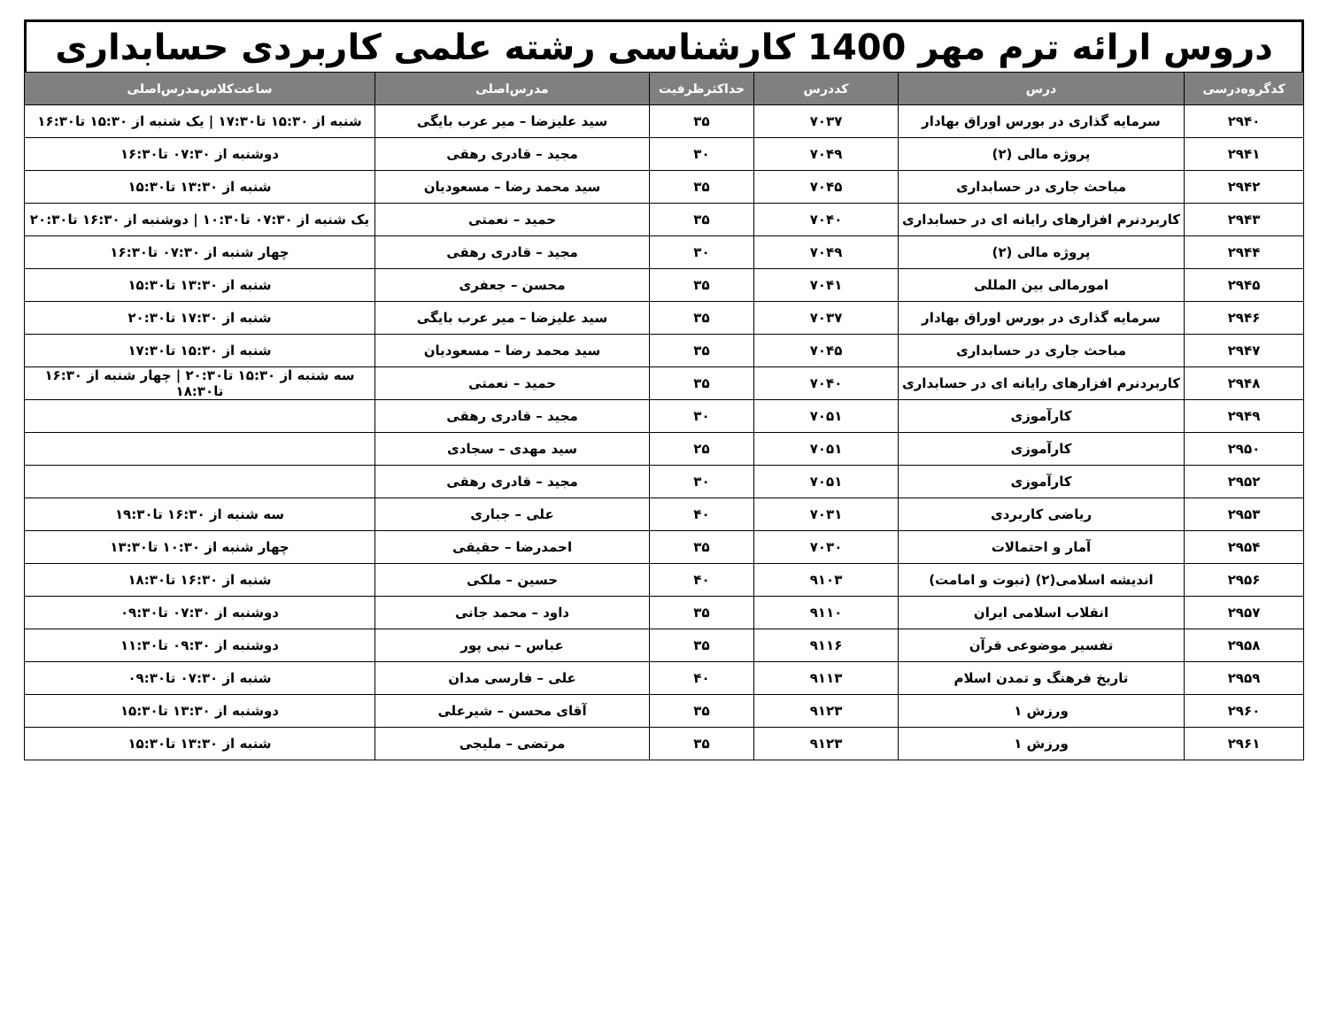دروس ارائه ترم مهر 1400 کارشناسی رشته علمی کاربردی حسابداری
| کدگروه‌درسی | درس | کددرس | حداکثرظرفیت | مدرس‌اصلی | ساعت‌کلاس‌مدرس‌اصلی |
| --- | --- | --- | --- | --- | --- |
| ۲۹۴۰ | سرمایه گذاری در بورس اوراق بهادار | ۷۰۳۷ | ۳۵ | سید علیزضا – میر عرب بایگی | شنبه از ۱۵:۳۰ تا۱۷:۳۰ / یک شنبه از ۱۵:۳۰ تا۱۶:۳۰ |
| ۲۹۴۱ | پروژه مالی (۲) | ۷۰۴۹ | ۳۰ | مجید – قادری رهقی | دوشنبه از ۰۷:۳۰ تا۱۶:۳۰ |
| ۲۹۴۲ | مباحث جاری در حسابداری | ۷۰۴۵ | ۳۵ | سید محمد رضا – مسعودیان | شنبه از ۱۳:۳۰ تا۱۵:۳۰ |
| ۲۹۴۳ | کاربردنرم افزارهای رایانه ای در حسابداری | ۷۰۴۰ | ۳۵ | حمید – نعمتی | یک شنبه از ۰۷:۳۰ تا۱۰:۳۰ / دوشنبه از ۱۶:۳۰ تا۲۰:۳۰ |
| ۲۹۴۴ | پروژه مالی (۲) | ۷۰۴۹ | ۳۰ | مجید – قادری رهقی | چهار شنبه از ۰۷:۳۰ تا۱۶:۳۰ |
| ۲۹۴۵ | امورمالی بین المللی | ۷۰۴۱ | ۳۵ | محسن – جعفری | شنبه از ۱۳:۳۰ تا۱۵:۳۰ |
| ۲۹۴۶ | سرمایه گذاری در بورس اوراق بهادار | ۷۰۳۷ | ۳۵ | سید علیزضا – میر عرب بایگی | شنبه از ۱۷:۳۰ تا۲۰:۳۰ |
| ۲۹۴۷ | مباحث جاری در حسابداری | ۷۰۴۵ | ۳۵ | سید محمد رضا – مسعودیان | شنبه از ۱۵:۳۰ تا۱۷:۳۰ |
| ۲۹۴۸ | کاربردنرم افزارهای رایانه ای در حسابداری | ۷۰۴۰ | ۳۵ | حمید – نعمتی | سه شنبه از ۱۵:۳۰ تا۲۰:۳۰ / چهار شنبه از ۱۶:۳۰ تا۱۸:۳۰ |
| ۲۹۴۹ | کارآموزی | ۷۰۵۱ | ۳۰ | مجید – قادری رهقی | |
| ۲۹۵۰ | کارآموزی | ۷۰۵۱ | ۲۵ | سید مهدی – سجادی | |
| ۲۹۵۲ | کارآموزی | ۷۰۵۱ | ۳۰ | مجید – قادری رهقی | |
| ۲۹۵۳ | ریاضی کاربردی | ۷۰۳۱ | ۴۰ | علی – جباری | سه شنبه از ۱۶:۳۰ تا۱۹:۳۰ |
| ۲۹۵۴ | آمار و احتمالات | ۷۰۳۰ | ۳۵ | احمدرضا – حقیقی | چهار شنبه از ۱۰:۳۰ تا۱۳:۳۰ |
| ۲۹۵۶ | اندیشه اسلامی(۲) (نبوت و امامت) | ۹۱۰۳ | ۴۰ | حسین – ملکی | شنبه از ۱۶:۳۰ تا۱۸:۳۰ |
| ۲۹۵۷ | انقلاب اسلامی ایران | ۹۱۱۰ | ۳۵ | داود – محمد جانی | دوشنبه از ۰۷:۳۰ تا۰۹:۳۰ |
| ۲۹۵۸ | تفسیر موضوعی قرآن | ۹۱۱۶ | ۳۵ | عباس – نبی پور | دوشنبه از ۰۹:۳۰ تا۱۱:۳۰ |
| ۲۹۵۹ | تاریخ فرهنگ و تمدن اسلام | ۹۱۱۳ | ۴۰ | علی – فارسی مدان | شنبه از ۰۷:۳۰ تا۰۹:۳۰ |
| ۲۹۶۰ | ورزش ۱ | ۹۱۲۳ | ۳۵ | آقای محسن – شیرعلی | دوشنبه از ۱۳:۳۰ تا۱۵:۳۰ |
| ۲۹۶۱ | ورزش ۱ | ۹۱۲۳ | ۳۵ | مرتضی – ملیجی | شنبه از ۱۳:۳۰ تا۱۵:۳۰ |